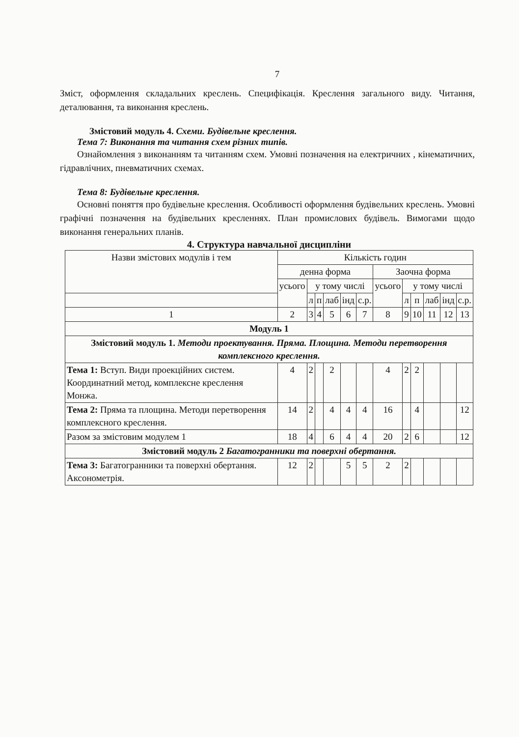7
Зміст, оформлення складальних креслень. Специфікація. Креслення загального виду. Читання, деталювання, та виконання креслень.
Змістовий модуль 4. Схеми. Будівельне креслення.
Тема 7: Виконання та читання схем різних типів.
Ознайомлення з виконанням та читанням схем. Умовні позначення на електричних , кінематичних, гідравлічних, пневматичних схемах.
Тема 8: Будівельне креслення.
Основні поняття про будівельне креслення. Особливості оформлення будівельних креслень. Умовні графічні позначення на будівельних кресленнях. План промислових будівель. Вимогами щодо виконання генеральних планів.
4. Структура навчальної дисципліни
| Назви змістових модулів і тем | Кількість годин | | | | | | | | | | | |
| --- | --- | --- | --- | --- | --- | --- | --- | --- | --- | --- | --- | --- |
| | денна форма | | | | | | Заочна форма | | | | | |
| | усього | у тому числі | | | | | усього | у тому числі | | | | |
| | | л | п | лаб | інд | с.р. | | л | п | лаб | інд | с.р. |
| 1 | 2 | 3 | 4 | 5 | 6 | 7 | 8 | 9 | 10 | 11 | 12 | 13 |
| Модуль 1 | | | | | | | | | | | | |
| Змістовий модуль 1. Методи проектування. Пряма. Площина. Методи перетворення комплексного креслення. | | | | | | | | | | | | |
| Тема 1: Вступ. Види проекційних систем. Координатний метод, комплексне креслення Монжа. | 4 | 2 | | 2 | | | 4 | 2 | 2 | | | |
| Тема 2: Пряма та площина. Методи перетворення комплексного креслення. | 14 | 2 | | 4 | 4 | 4 | 16 | | 4 | | | 12 |
| Разом за змістовим модулем 1 | 18 | 4 | | 6 | 4 | 4 | 20 | 2 | 6 | | | 12 |
| Змістовий модуль 2 Багатогранники та поверхні обертання. | | | | | | | | | | | | |
| Тема 3: Багатогранники та поверхні обертання. Аксонометрія. | 12 | 2 | | | 5 | 5 | 2 | 2 | | | | |